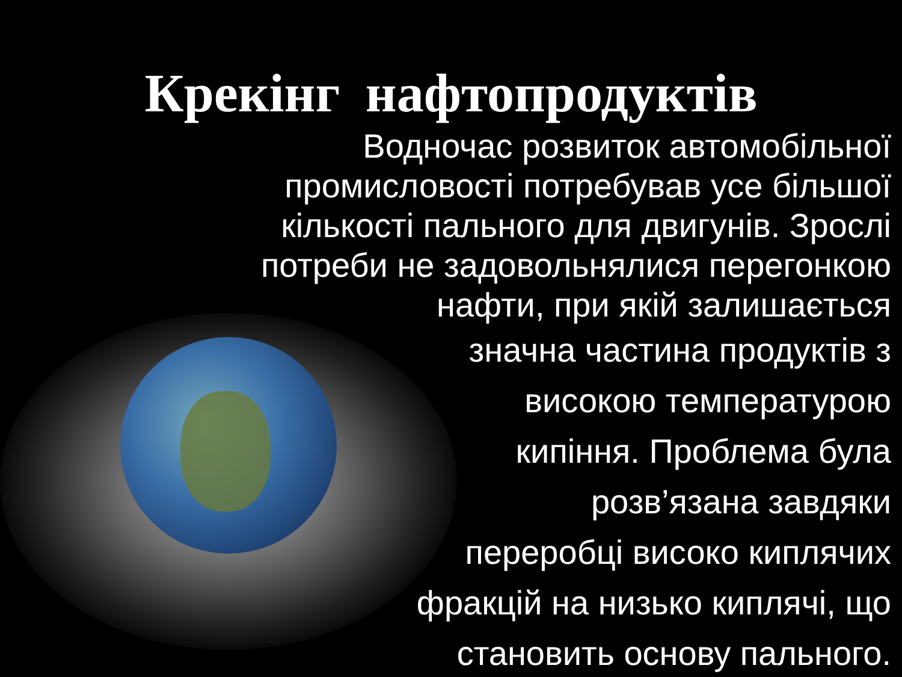Крекінг нафтопродуктів
Водночас розвиток автомобільної
промисловості потребував усе більшої
кількості пального для двигунів. Зрослі
потреби не задовольнялися перегонкою
нафти, при якій залишається
значна частина продуктів з
високою температурою
кипіння. Проблема була
розв’язана завдяки
переробці високо киплячих
фракцій на низько киплячі, що
становить основу пального.